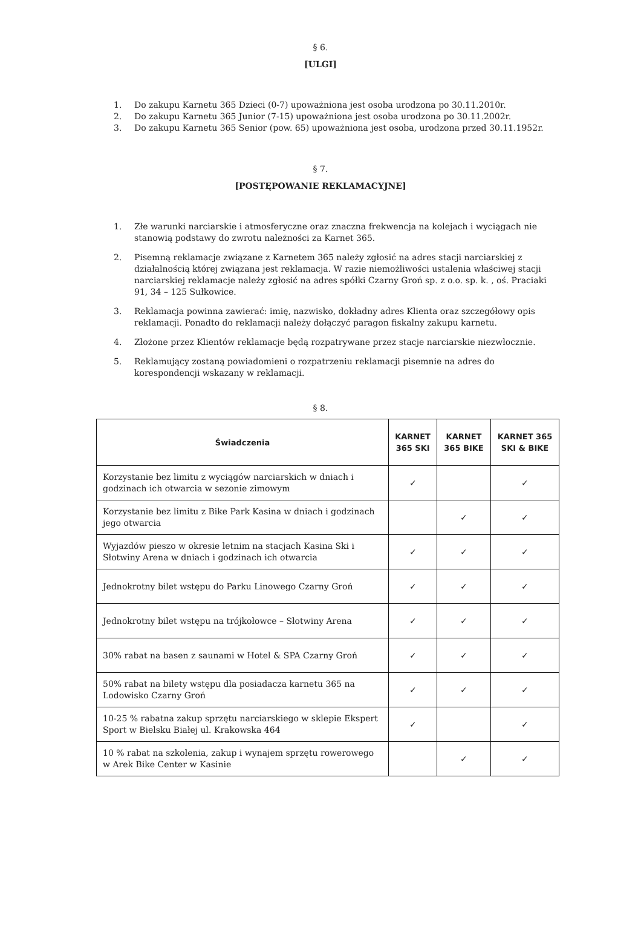§ 6.
[ULGI]
1. Do zakupu Karnetu 365 Dzieci (0-7) upoważniona jest osoba urodzona po 30.11.2010r.
2. Do zakupu Karnetu 365 Junior (7-15) upoważniona jest osoba urodzona po 30.11.2002r.
3. Do zakupu Karnetu 365 Senior (pow. 65) upoważniona jest osoba, urodzona przed 30.11.1952r.
§ 7.
[POSTĘPOWANIE REKLAMACYJNE]
1. Złe warunki narciarskie i atmosferyczne oraz znaczna frekwencja na kolejach i wyciągach nie stanowią podstawy do zwrotu należności za Karnet 365.
2. Pisemną reklamacje związane z Karnetem 365 należy zgłosić na adres stacji narciarskiej z działalnością której związana jest reklamacja. W razie niemożliwości ustalenia właściwej stacji narciarskiej reklamacje należy zgłosić na adres spółki Czarny Groń sp. z o.o. sp. k. , oś. Praciaki 91, 34 – 125 Sułkowice.
3. Reklamacja powinna zawierać: imię, nazwisko, dokładny adres Klienta oraz szczegółowy opis reklamacji. Ponadto do reklamacji należy dołączyć paragon fiskalny zakupu karnetu.
4. Złożone przez Klientów reklamacje będą rozpatrywane przez stacje narciarskie niezwłocznie.
5. Reklamujący zostaną powiadomieni o rozpatrzeniu reklamacji pisemnie na adres do korespondencji wskazany w reklamacji.
§ 8.
| Świadczenia | KARNET 365 SKI | KARNET 365 BIKE | KARNET 365 SKI & BIKE |
| --- | --- | --- | --- |
| Korzystanie bez limitu z wyciągów narciarskich w dniach i godzinach ich otwarcia w sezonie zimowym | ✓ | | ✓ |
| Korzystanie bez limitu z Bike Park Kasina w dniach i godzinach jego otwarcia | | ✓ | ✓ |
| Wyjazdów pieszo w okresie letnim na stacjach Kasina Ski i Słotwiny Arena w dniach i godzinach ich otwarcia | ✓ | ✓ | ✓ |
| Jednokrotny bilet wstępu do Parku Linowego Czarny Groń | ✓ | ✓ | ✓ |
| Jednokrotny bilet wstępu na trójkołowce – Słotwiny Arena | ✓ | ✓ | ✓ |
| 30% rabat na basen z saunami w Hotel & SPA Czarny Groń | ✓ | ✓ | ✓ |
| 50% rabat na bilety wstępu dla posiadacza karnetu 365 na Lodowisko Czarny Groń | ✓ | ✓ | ✓ |
| 10-25 % rabatna zakup sprzętu narciarskiego w sklepie Ekspert Sport w Bielsku Białej ul. Krakowska 464 | ✓ | | ✓ |
| 10 % rabat na szkolenia, zakup i wynajem sprzętu rowerowego w Arek Bike Center w Kasinie | | ✓ | ✓ |